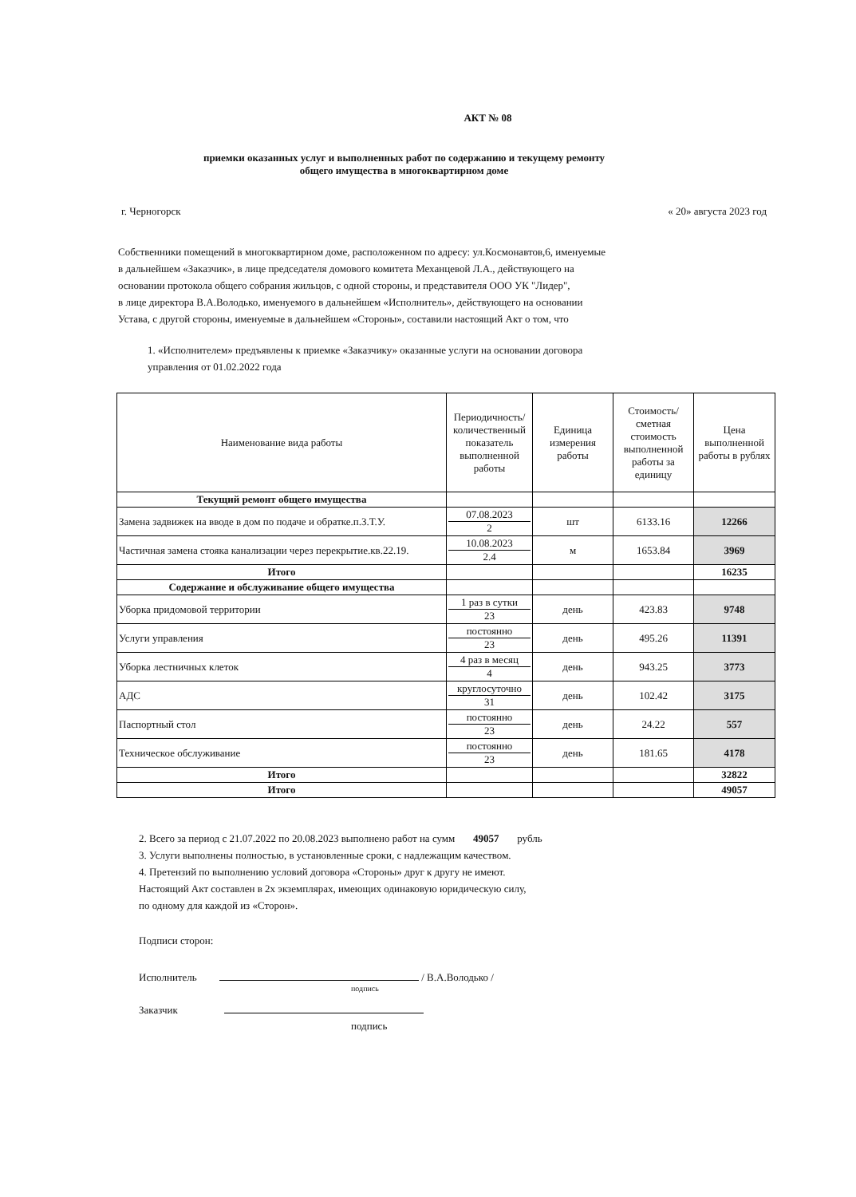АКТ № 08
приемки оказанных услуг и выполненных работ по содержанию и текущему ремонту
общего имущества в многоквартирном доме
г. Черногорск « 20» августа 2023 год
Собственники помещений в многоквартирном доме, расположенном по адресу: ул.Космонавтов,6, именуемые
в дальнейшем «Заказчик», в лице председателя домового комитета Механцевой Л.А., действующего на
основании протокола общего собрания жильцов, с одной стороны, и представителя ООО УК "Лидер",
в лице директора В.А.Володько, именуемого в дальнейшем «Исполнитель», действующего на основании
Устава, с другой стороны, именуемые в дальнейшем «Стороны», составили настоящий Акт о том, что
1. «Исполнителем» предъявлены к приемке «Заказчику» оказанные услуги на основании договора
управления от 01.02.2022 года
| Наименование вида работы | Периодичность/количественный показатель выполненной работы | Единица измерения работы | Стоимость/ сметная стоимость выполненной работы за единицу | Цена выполненной работы в рублях |
| --- | --- | --- | --- | --- |
| Текущий ремонт общего имущества | | | | |
| Замена задвижек на вводе в дом по подаче и обратке.п.3.Т.У. | 07.08.2023 2 | шт | 6133.16 | 12266 |
| Частичная замена стояка канализации через перекрытие.кв.22.19. | 10.08.2023 2.4 | м | 1653.84 | 3969 |
| Итого | | | | 16235 |
| Содержание и обслуживание общего имущества | | | | |
| Уборка придомовой территории | 1 раз в сутки 23 | день | 423.83 | 9748 |
| Услуги управления | постоянно 23 | день | 495.26 | 11391 |
| Уборка лестничных клеток | 4 раз в месяц 4 | день | 943.25 | 3773 |
| АДС | круглосуточно 31 | день | 102.42 | 3175 |
| Паспортный стол | постоянно 23 | день | 24.22 | 557 |
| Техническое обслуживание | постоянно 23 | день | 181.65 | 4178 |
| Итого | | | | 32822 |
| Итого | | | | 49057 |
2. Всего за период с 21.07.2022 по 20.08.2023 выполнено работ на сумм 49057 рубль
3. Услуги выполнены полностью, в установленные сроки, с надлежащим качеством.
4. Претензий по выполнению условий договора «Стороны» друг к другу не имеют.
Настоящий Акт составлен в 2х экземплярах, имеющих одинаковую юридическую силу,
по одному для каждой из «Сторон».
Подписи сторон:
Исполнитель / В.А.Володько /
подпись
Заказчик
подпись